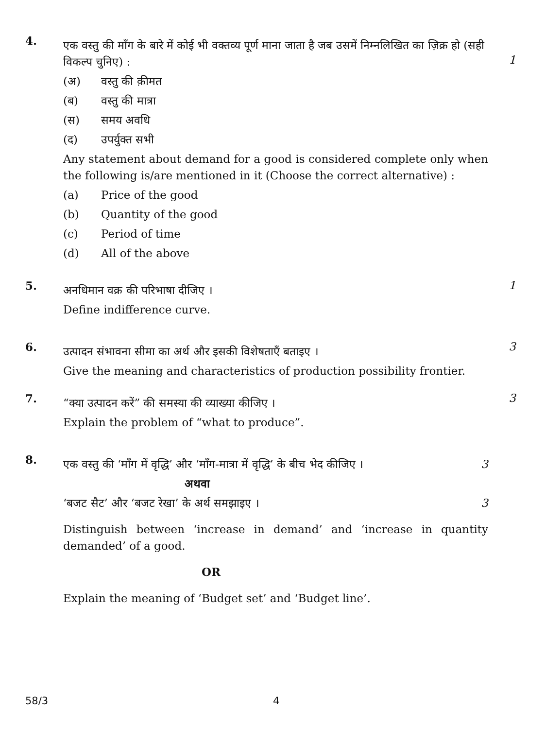4.
एक वस्तु की माँग के बारे में कोई भी वक्तव्य पूर्ण माना जाता है जब उसमें निम्नलिखित का ज़िक्र हो (सही विकल्प चुनिए) :
(अ) वस्तु की क़ीमत
(ब) वस्तु की मात्रा
(स) समय अवधि
(द) उपर्युक्त सभी
Any statement about demand for a good is considered complete only when the following is/are mentioned in it (Choose the correct alternative) :
(a) Price of the good
(b) Quantity of the good
(c) Period of time
(d) All of the above
1
5.
अनधिमान वक्र की परिभाषा दीजिए ।
Define indifference curve.
1
6.
उत्पादन संभावना सीमा का अर्थ और इसकी विशेषताएँ बताइए ।
Give the meaning and characteristics of production possibility frontier.
3
7.
“क्या उत्पादन करें” की समस्या की व्याख्या कीजिए ।
Explain the problem of “what to produce”.
3
8.
एक वस्तु की ‘माँग में वृद्धि’ और ‘माँग-मात्रा में वृद्धि’ के बीच भेद कीजिए । 3
अथवा
‘बजट सैट’ और ‘बजट रेखा’ के अर्थ समझाइए । 3
Distinguish between ‘increase in demand’ and ‘increase in quantity demanded’ of a good.
OR
Explain the meaning of ‘Budget set’ and ‘Budget line’.
58/3 4